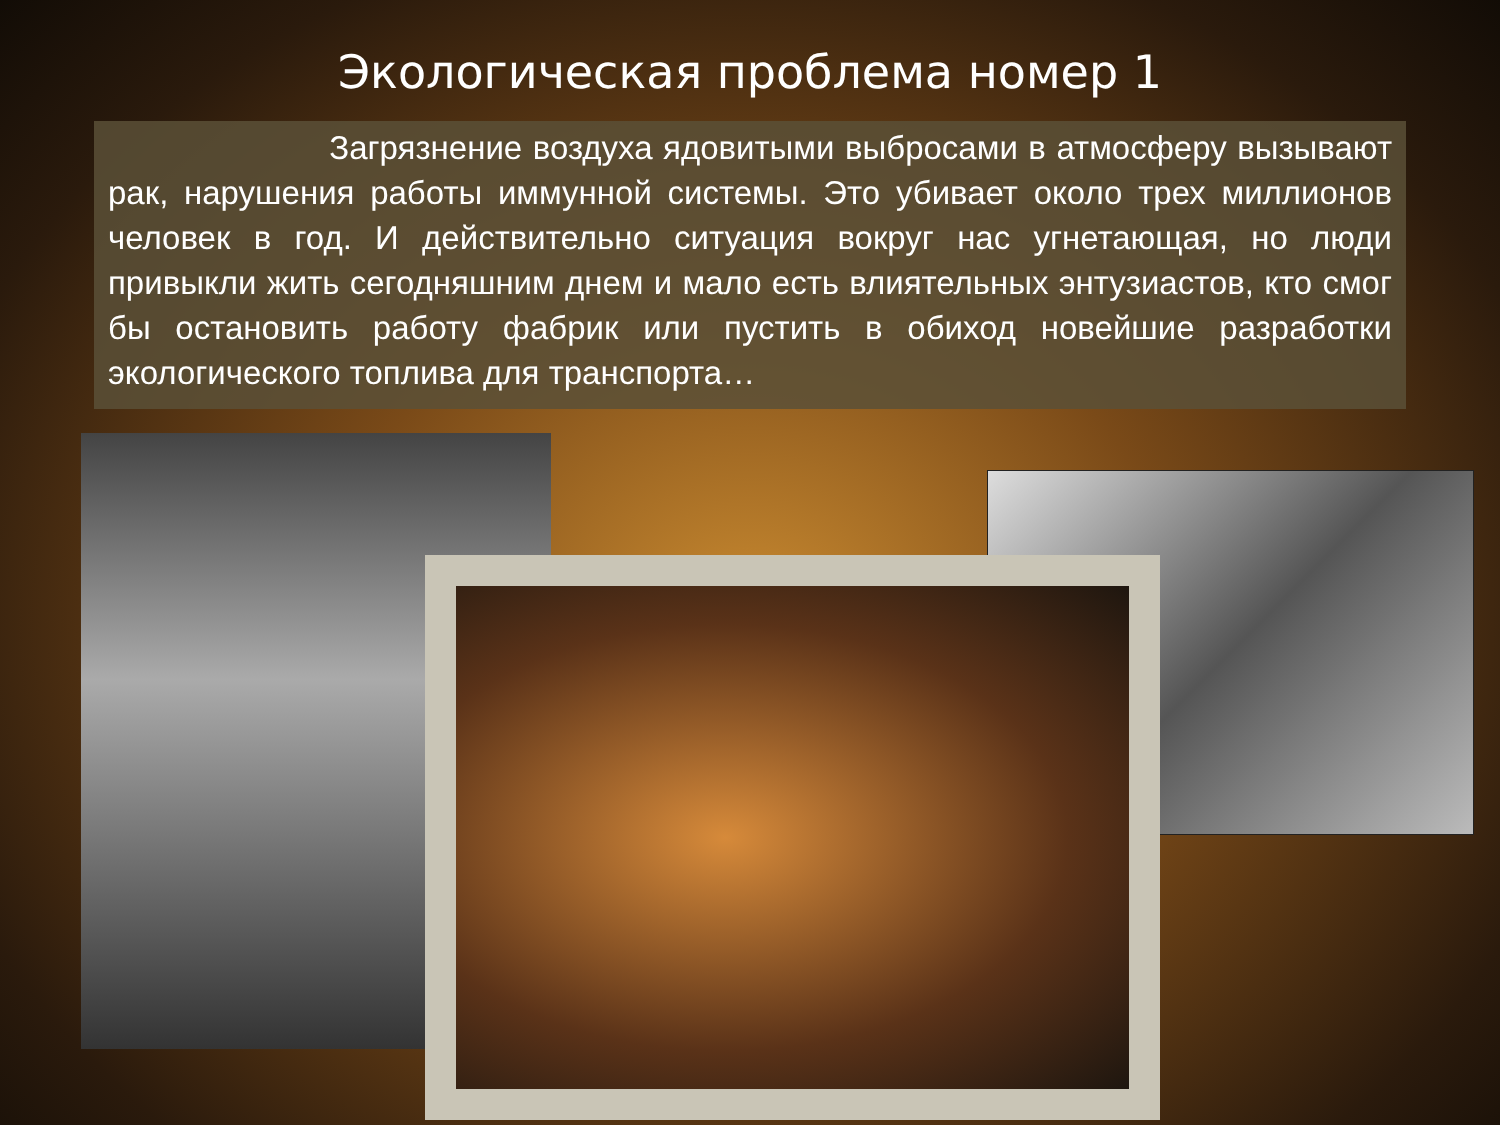Экологическая проблема номер 1
Загрязнение воздуха ядовитыми выбросами в атмосферу вызывают рак, нарушения работы иммунной системы. Это убивает около трех миллионов человек в год. И действительно ситуация вокруг нас угнетающая, но люди привыкли жить сегодняшним днем и мало есть влиятельных энтузиастов, кто смог бы остановить работу фабрик или пустить в обиход новейшие разработки экологического топлива для транспорта…